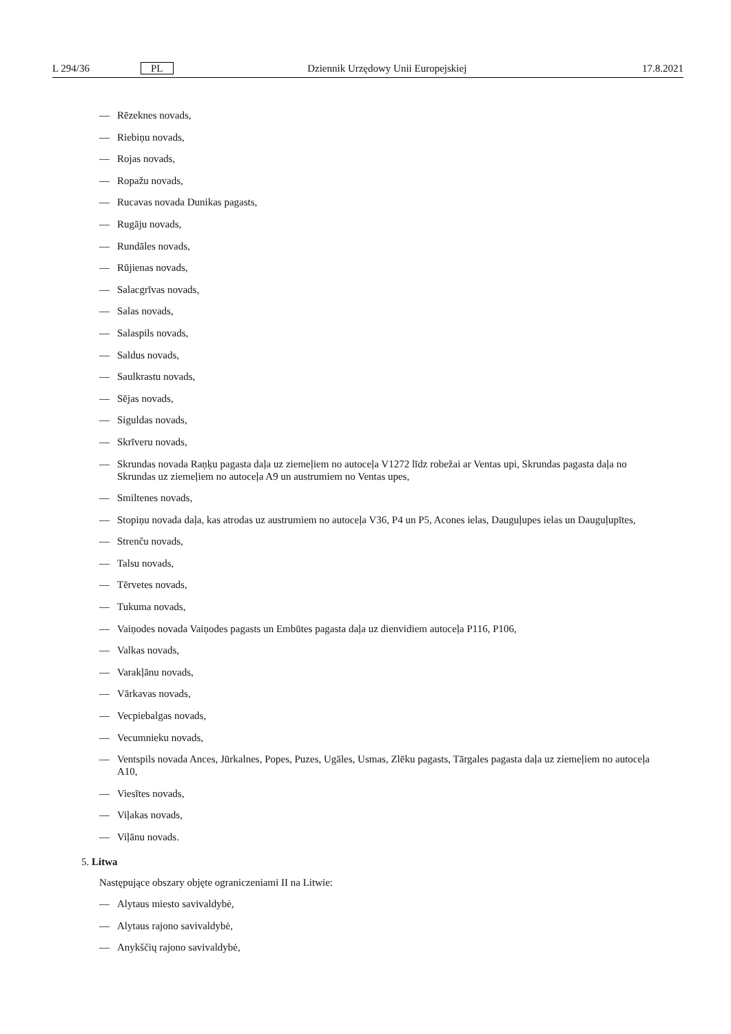L 294/36 PL Dziennik Urzędowy Unii Europejskiej 17.8.2021
— Rēzeknes novads,
— Riebiņu novads,
— Rojas novads,
— Ropažu novads,
— Rucavas novada Dunikas pagasts,
— Rugāju novads,
— Rundāles novads,
— Rūjienas novads,
— Salacgrīvas novads,
— Salas novads,
— Salaspils novads,
— Saldus novads,
— Saulkrastu novads,
— Sējas novads,
— Siguldas novads,
— Skrīveru novads,
— Skrundas novada Raņķu pagasta daļa uz ziemeļiem no autoceļa V1272 līdz robežai ar Ventas upi, Skrundas pagasta daļa no Skrundas uz ziemeļiem no autoceļa A9 un austrumiem no Ventas upes,
— Smiltenes novads,
— Stopiņu novada daļa, kas atrodas uz austrumiem no autoceļa V36, P4 un P5, Acones ielas, Dauguļupes ielas un Dauguļupītes,
— Strenču novads,
— Talsu novads,
— Tērvetes novads,
— Tukuma novads,
— Vaiņodes novada Vaiņodes pagasts un Embūtes pagasta daļa uz dienvidiem autoceļa P116, P106,
— Valkas novads,
— Varakļānu novads,
— Vārkavas novads,
— Vecpiebalgas novads,
— Vecumnieku novads,
— Ventspils novada Ances, Jūrkalnes, Popes, Puzes, Ugāles, Usmas, Zlēku pagasts, Tārgales pagasta daļa uz ziemeļiem no autoceļa A10,
— Viesītes novads,
— Viļakas novads,
— Viļānu novads.
5. Litwa
Następujące obszary objęte ograniczeniami II na Litwie:
— Alytaus miesto savivaldybė,
— Alytaus rajono savivaldybė,
— Anykščių rajono savivaldybė,